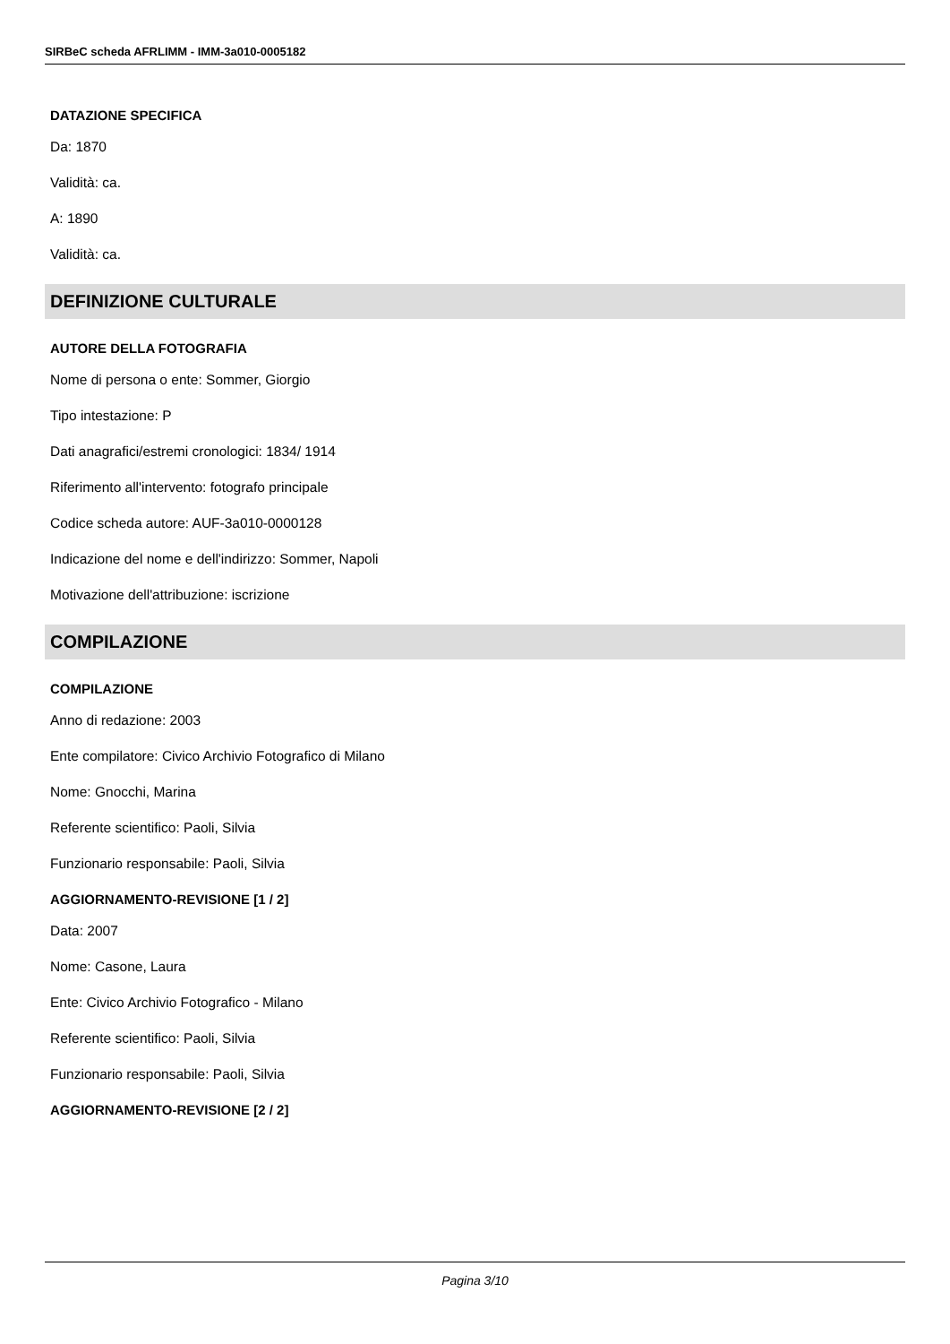SIRBeC scheda AFRLIMM - IMM-3a010-0005182
DATAZIONE SPECIFICA
Da: 1870
Validità: ca.
A: 1890
Validità: ca.
DEFINIZIONE CULTURALE
AUTORE DELLA FOTOGRAFIA
Nome di persona o ente: Sommer, Giorgio
Tipo intestazione: P
Dati anagrafici/estremi cronologici: 1834/ 1914
Riferimento all'intervento: fotografo principale
Codice scheda autore: AUF-3a010-0000128
Indicazione del nome e dell'indirizzo: Sommer, Napoli
Motivazione dell'attribuzione: iscrizione
COMPILAZIONE
COMPILAZIONE
Anno di redazione: 2003
Ente compilatore: Civico Archivio Fotografico di Milano
Nome: Gnocchi, Marina
Referente scientifico: Paoli, Silvia
Funzionario responsabile: Paoli, Silvia
AGGIORNAMENTO-REVISIONE [1 / 2]
Data: 2007
Nome: Casone, Laura
Ente: Civico Archivio Fotografico - Milano
Referente scientifico: Paoli, Silvia
Funzionario responsabile: Paoli, Silvia
AGGIORNAMENTO-REVISIONE [2 / 2]
Pagina 3/10